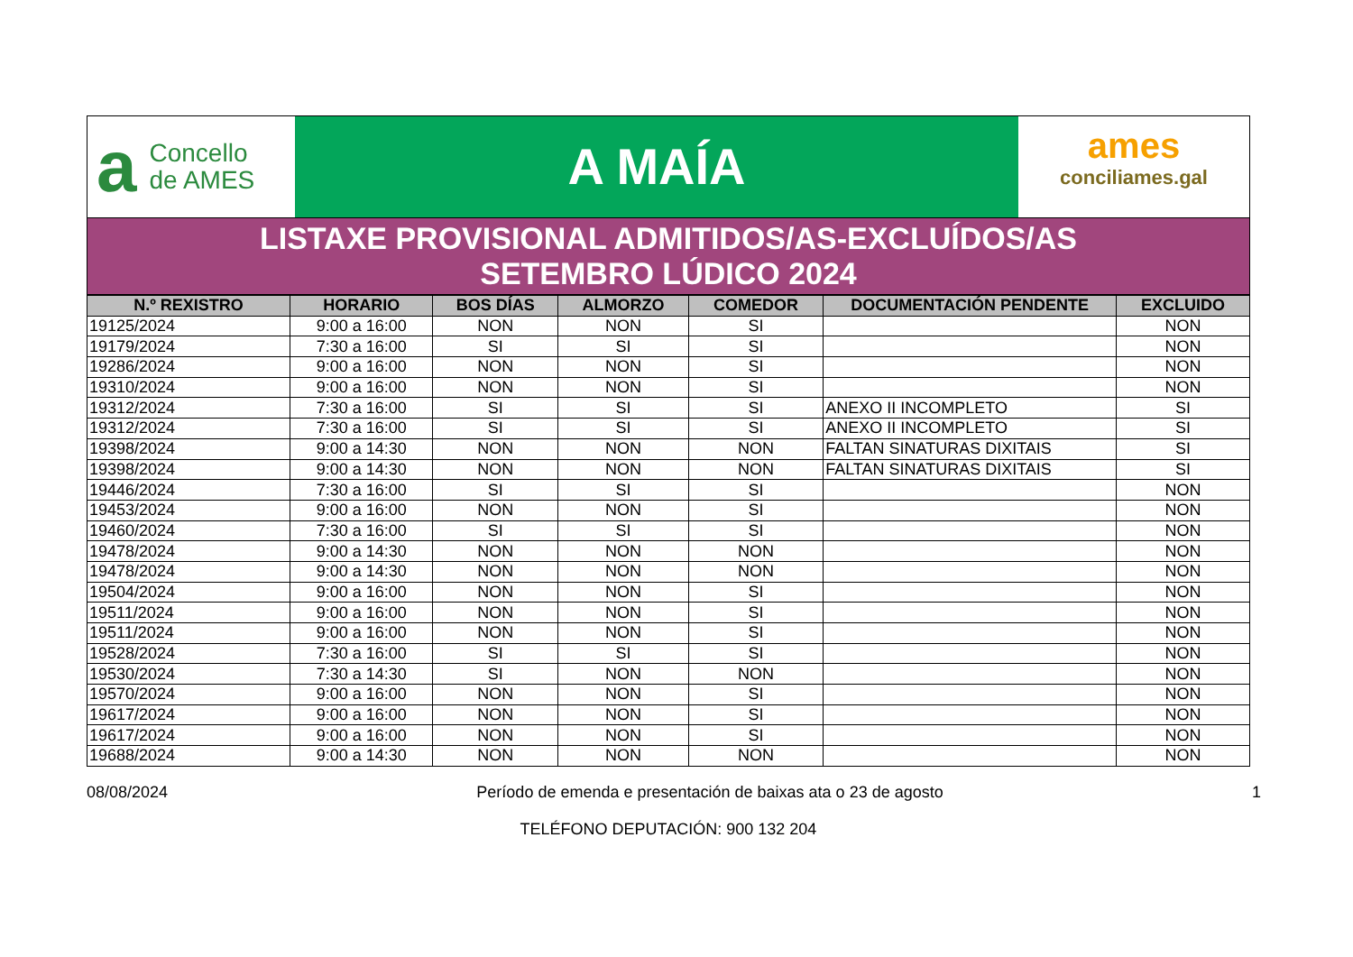a Concello
de AMES
A MAÍA
ames
conciliames.gal
LISTAXE PROVISIONAL ADMITIDOS/AS-EXCLUÍDOS/AS
SETEMBRO LÚDICO 2024
| N.º REXISTRO | HORARIO | BOS DÍAS | ALMORZO | COMEDOR | DOCUMENTACIÓN PENDENTE | EXCLUIDO |
| --- | --- | --- | --- | --- | --- | --- |
| 19125/2024 | 9:00 a 16:00 | NON | NON | SI | | NON |
| 19179/2024 | 7:30 a 16:00 | SI | SI | SI | | NON |
| 19286/2024 | 9:00 a 16:00 | NON | NON | SI | | NON |
| 19310/2024 | 9:00 a 16:00 | NON | NON | SI | | NON |
| 19312/2024 | 7:30 a 16:00 | SI | SI | SI | ANEXO II INCOMPLETO | SI |
| 19312/2024 | 7:30 a 16:00 | SI | SI | SI | ANEXO II INCOMPLETO | SI |
| 19398/2024 | 9:00 a 14:30 | NON | NON | NON | FALTAN SINATURAS DIXITAIS | SI |
| 19398/2024 | 9:00 a 14:30 | NON | NON | NON | FALTAN SINATURAS DIXITAIS | SI |
| 19446/2024 | 7:30 a 16:00 | SI | SI | SI | | NON |
| 19453/2024 | 9:00 a 16:00 | NON | NON | SI | | NON |
| 19460/2024 | 7:30 a 16:00 | SI | SI | SI | | NON |
| 19478/2024 | 9:00 a 14:30 | NON | NON | NON | | NON |
| 19478/2024 | 9:00 a 14:30 | NON | NON | NON | | NON |
| 19504/2024 | 9:00 a 16:00 | NON | NON | SI | | NON |
| 19511/2024 | 9:00 a 16:00 | NON | NON | SI | | NON |
| 19511/2024 | 9:00 a 16:00 | NON | NON | SI | | NON |
| 19528/2024 | 7:30 a 16:00 | SI | SI | SI | | NON |
| 19530/2024 | 7:30 a 14:30 | SI | NON | NON | | NON |
| 19570/2024 | 9:00 a 16:00 | NON | NON | SI | | NON |
| 19617/2024 | 9:00 a 16:00 | NON | NON | SI | | NON |
| 19617/2024 | 9:00 a 16:00 | NON | NON | SI | | NON |
| 19688/2024 | 9:00 a 14:30 | NON | NON | NON | | NON |
08/08/2024 Período de emenda e presentación de baixas ata o 23 de agosto 1
TELÉFONO DEPUTACIÓN: 900 132 204